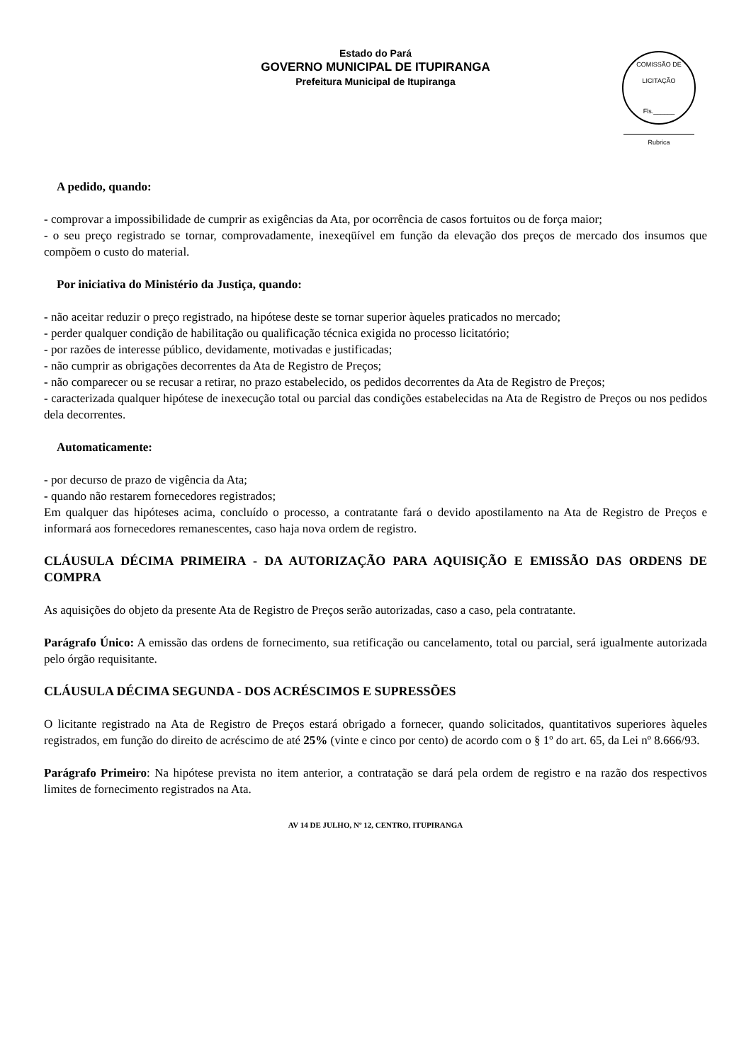Estado do Pará
GOVERNO MUNICIPAL DE ITUPIRANGA
Prefeitura Municipal de Itupiranga
COMISSÃO DE LICITAÇÃO
Fls.______
Rubrica
A pedido, quando:
- comprovar a impossibilidade de cumprir as exigências da Ata, por ocorrência de casos fortuitos ou de força maior;
- o seu preço registrado se tornar, comprovadamente, inexeqüível em função da elevação dos preços de mercado dos insumos que compõem o custo do material.
Por iniciativa do Ministério da Justiça, quando:
- não aceitar reduzir o preço registrado, na hipótese deste se tornar superior àqueles praticados no mercado;
- perder qualquer condição de habilitação ou qualificação técnica exigida no processo licitatório;
- por razões de interesse público, devidamente, motivadas e justificadas;
- não cumprir as obrigações decorrentes da Ata de Registro de Preços;
- não comparecer ou se recusar a retirar, no prazo estabelecido, os pedidos decorrentes da Ata de Registro de Preços;
- caracterizada qualquer hipótese de inexecução total ou parcial das condições estabelecidas na Ata de Registro de Preços ou nos pedidos dela decorrentes.
Automaticamente:
- por decurso de prazo de vigência da Ata;
- quando não restarem fornecedores registrados;
Em qualquer das hipóteses acima, concluído o processo, a contratante fará o devido apostilamento na Ata de Registro de Preços e informará aos fornecedores remanescentes, caso haja nova ordem de registro.
CLÁUSULA DÉCIMA PRIMEIRA - DA AUTORIZAÇÃO PARA AQUISIÇÃO E EMISSÃO DAS ORDENS DE COMPRA
As aquisições do objeto da presente Ata de Registro de Preços serão autorizadas, caso a caso, pela contratante.
Parágrafo Único: A emissão das ordens de fornecimento, sua retificação ou cancelamento, total ou parcial, será igualmente autorizada pelo órgão requisitante.
CLÁUSULA DÉCIMA SEGUNDA - DOS ACRÉSCIMOS E SUPRESSÕES
O licitante registrado na Ata de Registro de Preços estará obrigado a fornecer, quando solicitados, quantitativos superiores àqueles registrados, em função do direito de acréscimo de até 25% (vinte e cinco por cento) de acordo com o § 1º do art. 65, da Lei nº 8.666/93.
Parágrafo Primeiro: Na hipótese prevista no item anterior, a contratação se dará pela ordem de registro e na razão dos respectivos limites de fornecimento registrados na Ata.
AV 14 DE JULHO, Nº 12, CENTRO, ITUPIRANGA